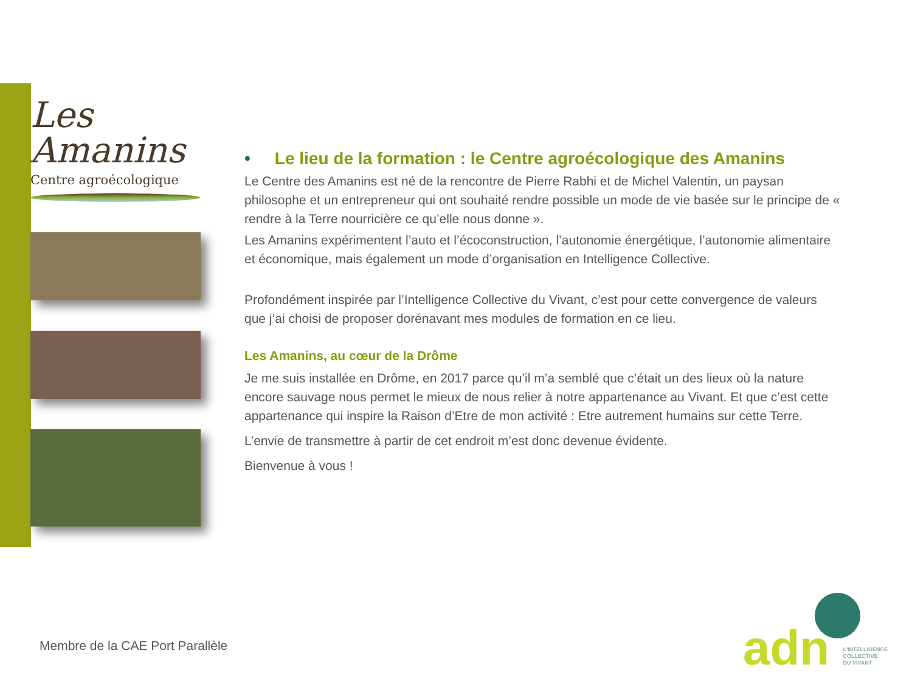Les
Amanins
Centre agroécologique
• Le lieu de la formation : le Centre agroécologique des Amanins
Le Centre des Amanins est né de la rencontre de Pierre Rabhi et de Michel Valentin, un paysan philosophe et un entrepreneur qui ont souhaité rendre possible un mode de vie basée sur le principe de « rendre à la Terre nourricière ce qu’elle nous donne ».
Les Amanins expérimentent l’auto et l’écoconstruction, l’autonomie énergétique, l’autonomie alimentaire et économique, mais également un mode d’organisation en Intelligence Collective.
Profondément inspirée par l’Intelligence Collective du Vivant, c’est pour cette convergence de valeurs que j’ai choisi de proposer dorénavant mes modules de formation en ce lieu.
Les Amanins, au cœur de la Drôme
Je me suis installée en Drôme, en 2017 parce qu’il m’a semblé que c’était un des lieux où la nature encore sauvage nous permet le mieux de nous relier à notre appartenance au Vivant. Et que c’est cette appartenance qui inspire la Raison d’Etre de mon activité : Etre autrement humains sur cette Terre.
L’envie de transmettre à partir de cet endroit m’est donc devenue évidente.
Bienvenue à vous !
Membre de la CAE Port Parallèle
adn L'INTELLIGENCE
COLLECTIVE
DU VIVANT